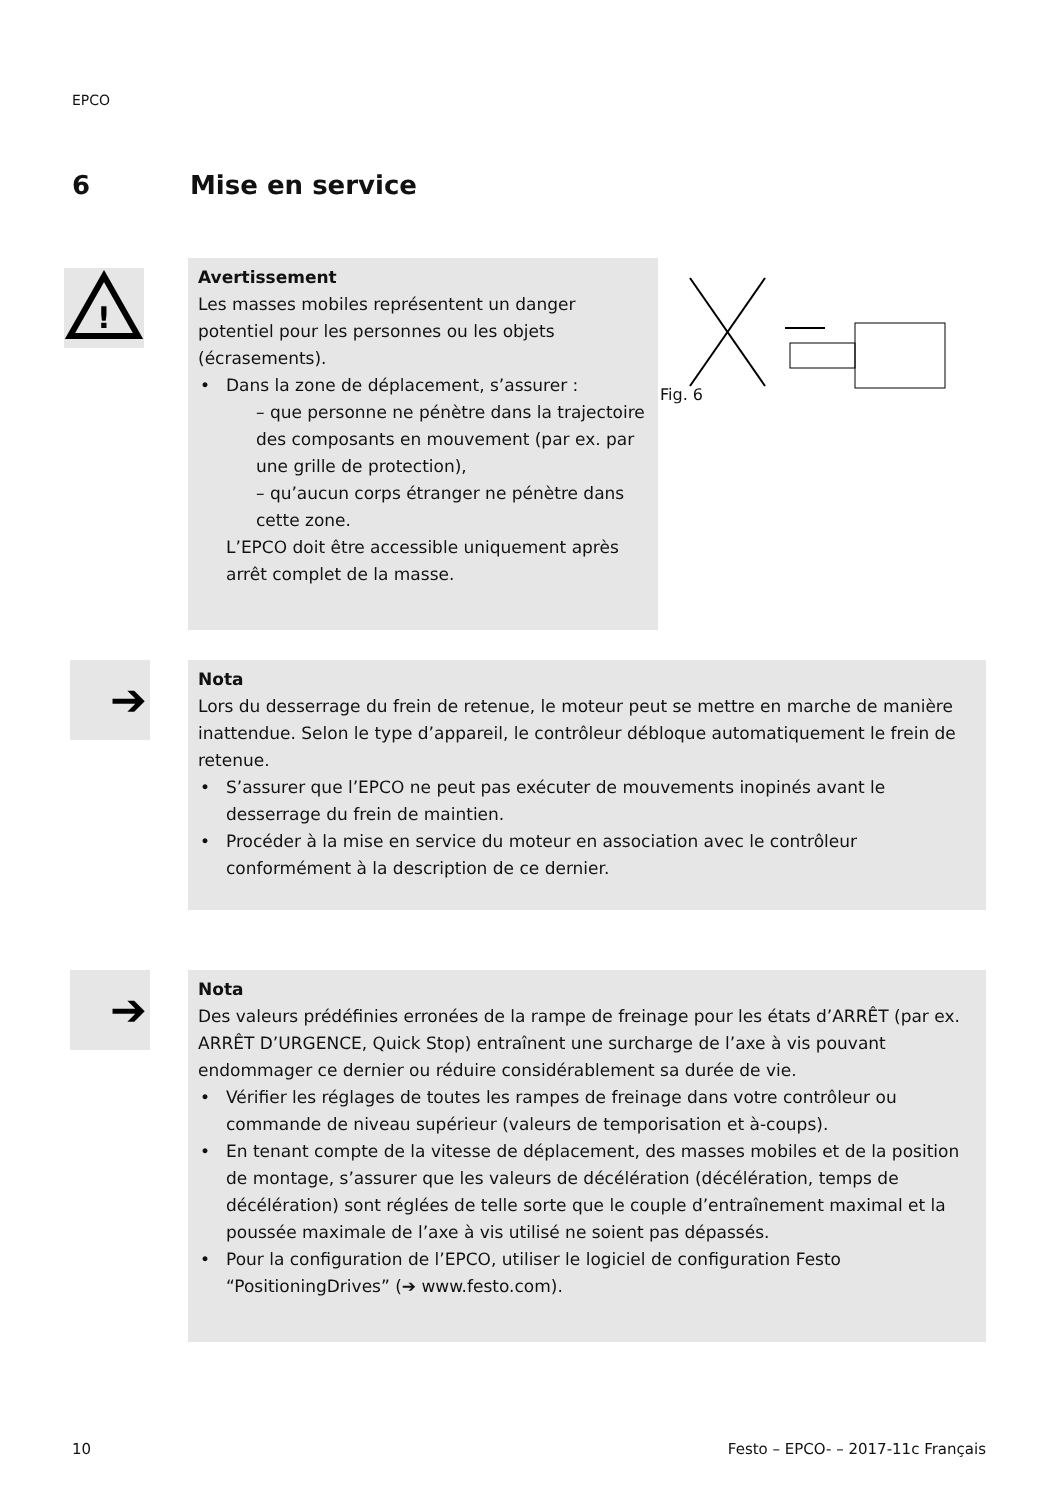EPCO
6 Mise en service
!
Avertissement
Les masses mobiles représentent un danger potentiel pour les personnes ou les objets (écrasements).
• Dans la zone de déplacement, s’assurer :
– que personne ne pénètre dans la trajectoire des composants en mouvement (par ex. par une grille de protection),
– qu’aucun corps étranger ne pénètre dans cette zone.
L’EPCO doit être accessible uniquement après arrêt complet de la masse.
Fig. 6
➔
Nota
Lors du desserrage du frein de retenue, le moteur peut se mettre en marche de manière inattendue. Selon le type d’appareil, le contrôleur débloque automatiquement le frein de retenue.
• S’assurer que l’EPCO ne peut pas exécuter de mouvements inopinés avant le desserrage du frein de maintien.
• Procéder à la mise en service du moteur en association avec le contrôleur conformément à la description de ce dernier.
➔
Nota
Des valeurs prédéfinies erronées de la rampe de freinage pour les états d’ARRÊT (par ex. ARRÊT D’URGENCE, Quick Stop) entraînent une surcharge de l’axe à vis pouvant endommager ce dernier ou réduire considérablement sa durée de vie.
• Vérifier les réglages de toutes les rampes de freinage dans votre contrôleur ou commande de niveau supérieur (valeurs de temporisation et à-coups).
• En tenant compte de la vitesse de déplacement, des masses mobiles et de la position de montage, s’assurer que les valeurs de décélération (décélération, temps de décélération) sont réglées de telle sorte que le couple d’entraînement maximal et la poussée maximale de l’axe à vis utilisé ne soient pas dépassés.
• Pour la configuration de l’EPCO, utiliser le logiciel de configuration Festo “PositioningDrives” (➔ www.festo.com).
10
Festo – EPCO- – 2017-11c Français